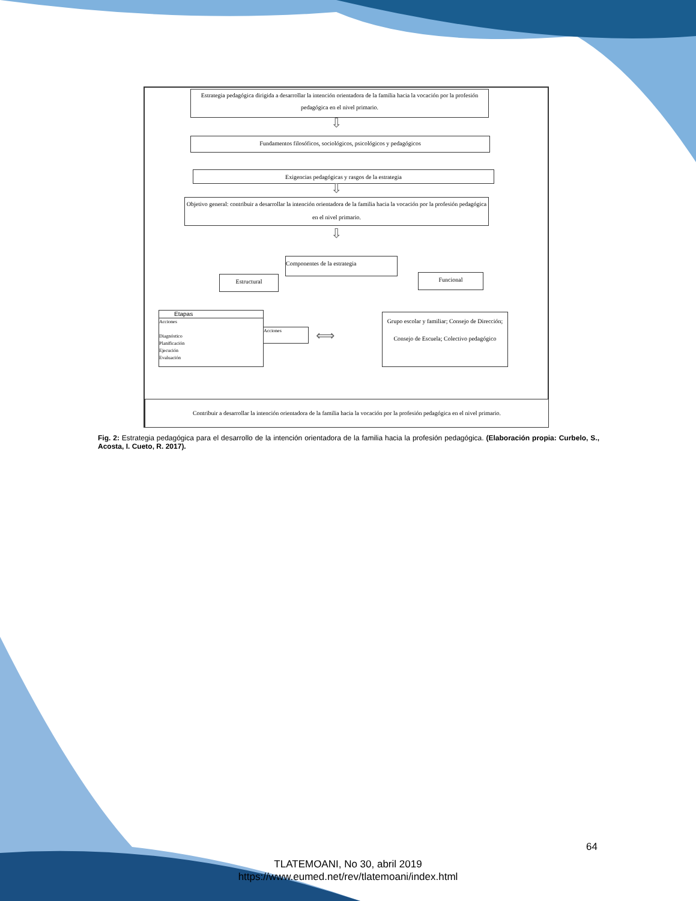Estrategia pedagógica dirigida a desarrollar la intención orientadora de la familia hacia la vocación por la profesión pedagógica en el nivel primario.
⇩
Fundamentos filosóficos, sociológicos, psicológicos y pedagógicos
Exigencias pedagógicas y rasgos de la estrategia
⇩
Objetivo general: contribuir a desarrollar la intención orientadora de la familia hacia la vocación por la profesión pedagógica en el nivel primario.
⇩
Componentes de la estrategia
Estructural Funcional
Etapas
Acciones
Diagnóstico
Planificación
Ejecución
Evaluación
Acciones ⟺
Grupo escolar y familiar; Consejo de Dirección; Consejo de Escuela; Colectivo pedagógico
Contribuir a desarrollar la intención orientadora de la familia hacia la vocación por la profesión pedagógica en el nivel primario.
Fig. 2: Estrategia pedagógica para el desarrollo de la intención orientadora de la familia hacia la profesión pedagógica. (Elaboración propia: Curbelo, S., Acosta, I. Cueto, R. 2017).
64
TLATEMOANI, No 30, abril 2019
https://www.eumed.net/rev/tlatemoani/index.html